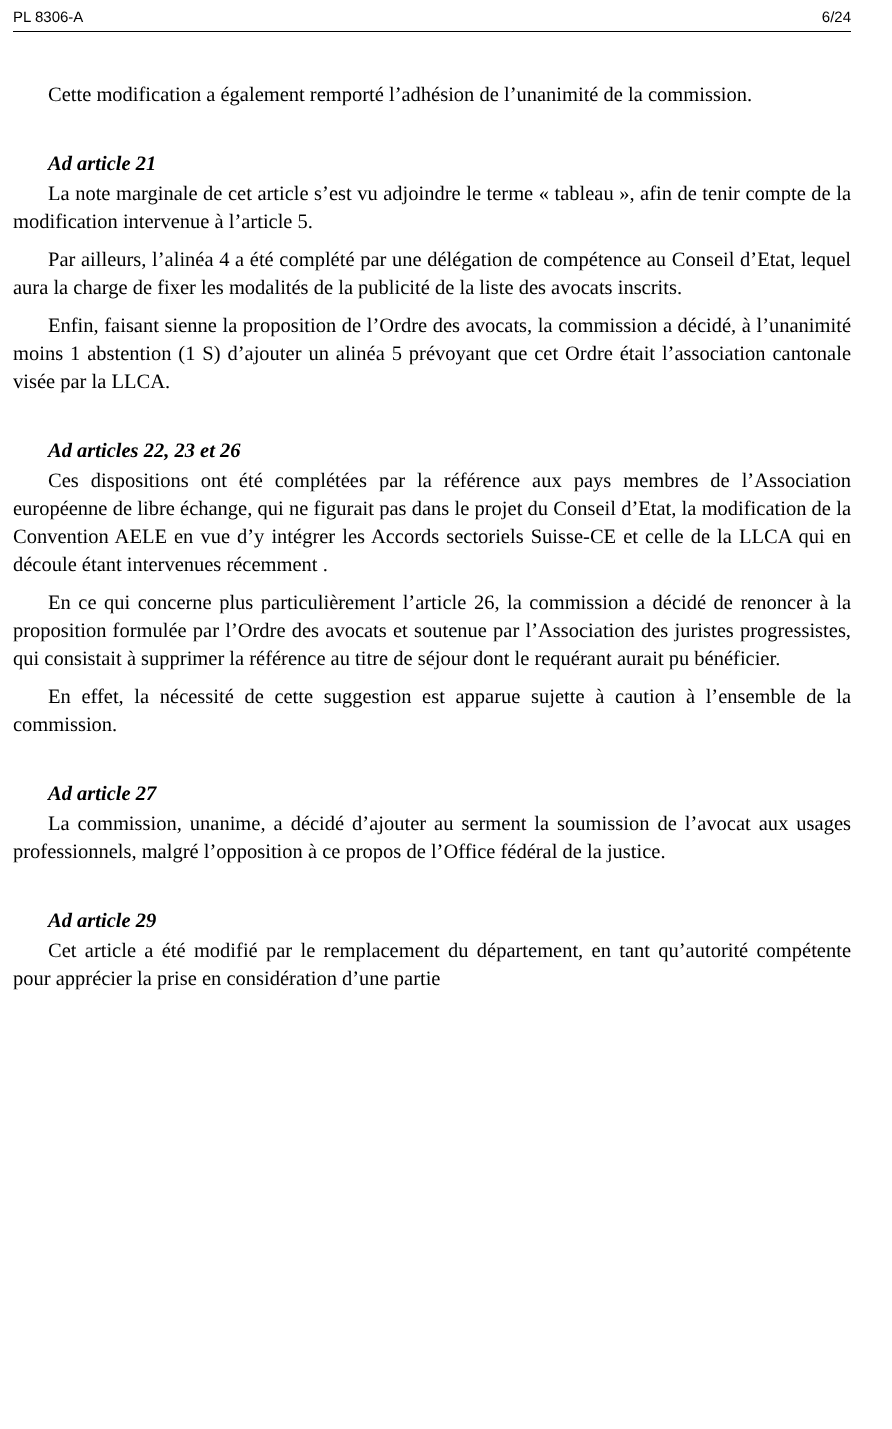PL 8306-A 6/24
Cette modification a également remporté l’adhésion de l’unanimité de la commission.
Ad article 21
La note marginale de cet article s’est vu adjoindre le terme « tableau », afin de tenir compte de la modification intervenue à l’article 5.
Par ailleurs, l’alinéa 4 a été complété par une délégation de compétence au Conseil d’Etat, lequel aura la charge de fixer les modalités de la publicité de la liste des avocats inscrits.
Enfin, faisant sienne la proposition de l’Ordre des avocats, la commission a décidé, à l’unanimité moins 1 abstention (1 S) d’ajouter un alinéa 5 prévoyant que cet Ordre était l’association cantonale visée par la LLCA.
Ad articles 22, 23 et 26
Ces dispositions ont été complétées par la référence aux pays membres de l’Association européenne de libre échange, qui ne figurait pas dans le projet du Conseil d’Etat, la modification de la Convention AELE en vue d’y intégrer les Accords sectoriels Suisse-CE et celle de la LLCA qui en découle étant intervenues récemment .
En ce qui concerne plus particulièrement l’article 26, la commission a décidé de renoncer à la proposition formulée par l’Ordre des avocats et soutenue par l’Association des juristes progressistes, qui consistait à supprimer la référence au titre de séjour dont le requérant aurait pu bénéficier.
En effet, la nécessité de cette suggestion est apparue sujette à caution à l’ensemble de la commission.
Ad article 27
La commission, unanime, a décidé d’ajouter au serment la soumission de l’avocat aux usages professionnels, malgré l’opposition à ce propos de l’Office fédéral de la justice.
Ad article 29
Cet article a été modifié par le remplacement du département, en tant qu’autorité compétente pour apprécier la prise en considération d’une partie